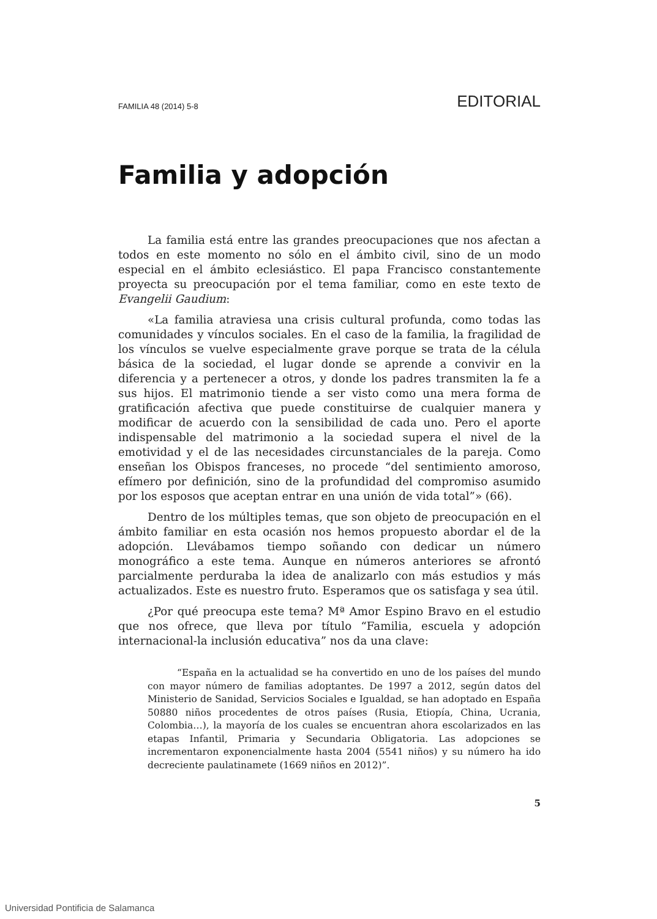FAMILIA 48 (2014) 5-8 EDITORIAL
Familia y adopción
La familia está entre las grandes preocupaciones que nos afectan a todos en este momento no sólo en el ámbito civil, sino de un modo especial en el ámbito eclesiástico. El papa Francisco constantemente proyecta su preocupación por el tema familiar, como en este texto de Evangelii Gaudium:
«La familia atraviesa una crisis cultural profunda, como todas las comunidades y vínculos sociales. En el caso de la familia, la fragilidad de los vínculos se vuelve especialmente grave porque se trata de la célula básica de la sociedad, el lugar donde se aprende a convivir en la diferencia y a pertenecer a otros, y donde los padres transmiten la fe a sus hijos. El matrimonio tiende a ser visto como una mera forma de gratificación afectiva que puede constituirse de cualquier manera y modificar de acuerdo con la sensibilidad de cada uno. Pero el aporte indispensable del matrimonio a la sociedad supera el nivel de la emotividad y el de las necesidades circunstanciales de la pareja. Como enseñan los Obispos franceses, no procede “del sentimiento amoroso, efímero por definición, sino de la profundidad del compromiso asumido por los esposos que aceptan entrar en una unión de vida total”» (66).
Dentro de los múltiples temas, que son objeto de preocupación en el ámbito familiar en esta ocasión nos hemos propuesto abordar el de la adopción. Llevábamos tiempo soñando con dedicar un número monográfico a este tema. Aunque en números anteriores se afrontó parcialmente perduraba la idea de analizarlo con más estudios y más actualizados. Este es nuestro fruto. Esperamos que os satisfaga y sea útil.
¿Por qué preocupa este tema? Mª Amor Espino Bravo en el estudio que nos ofrece, que lleva por título “Familia, escuela y adopción internacional-la inclusión educativa” nos da una clave:
“España en la actualidad se ha convertido en uno de los países del mundo con mayor número de familias adoptantes. De 1997 a 2012, según datos del Ministerio de Sanidad, Servicios Sociales e Igualdad, se han adoptado en España 50880 niños procedentes de otros países (Rusia, Etiopía, China, Ucrania, Colombia…), la mayoría de los cuales se encuentran ahora escolarizados en las etapas Infantil, Primaria y Secundaria Obligatoria. Las adopciones se incrementaron exponencialmente hasta 2004 (5541 niños) y su número ha ido decreciente paulatinamete (1669 niños en 2012)”.
5
Universidad Pontificia de Salamanca